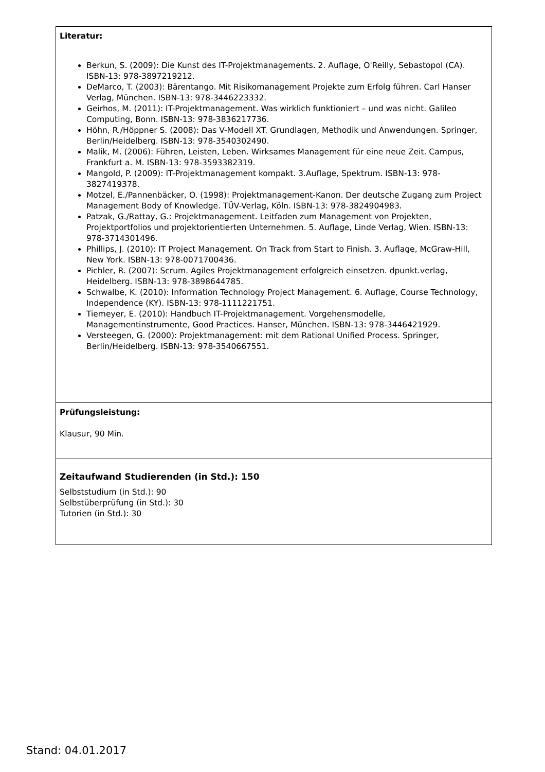| Literatur: Berkun, S. (2009): Die Kunst des IT-Projektmanagements. 2. Auflage, O'Reilly, Sebastopol (CA). ISBN-13: 978-3897219212. DeMarco, T. (2003): Bärentango. Mit Risikomanagement Projekte zum Erfolg führen. Carl Hanser Verlag, München. ISBN-13: 978-3446223332. Geirhos, M. (2011): IT-Projektmanagement. Was wirklich funktioniert – und was nicht. Galileo Computing, Bonn. ISBN-13: 978-3836217736. Höhn, R./Höppner S. (2008): Das V-Modell XT. Grundlagen, Methodik und Anwendungen. Springer, Berlin/Heidelberg. ISBN-13: 978-3540302490. Malik, M. (2006): Führen, Leisten, Leben. Wirksames Management für eine neue Zeit. Campus, Frankfurt a. M. ISBN-13: 978-3593382319. Mangold, P. (2009): IT-Projektmanagement kompakt. 3.Auflage, Spektrum. ISBN-13: 978-3827419378. Motzel, E./Pannenbäcker, O. (1998): Projektmanagement-Kanon. Der deutsche Zugang zum Project Management Body of Knowledge. TÜV-Verlag, Köln. ISBN-13: 978-3824904983. Patzak, G./Rattay, G.: Projektmanagement. Leitfaden zum Management von Projekten, Projektportfolios und projektorientierten Unternehmen. 5. Auflage, Linde Verlag, Wien. ISBN-13: 978-3714301496. Phillips, J. (2010): IT Project Management. On Track from Start to Finish. 3. Auflage, McGraw-Hill, New York. ISBN-13: 978-0071700436. Pichler, R. (2007): Scrum. Agiles Projektmanagement erfolgreich einsetzen. dpunkt.verlag, Heidelberg. ISBN-13: 978-3898644785. Schwalbe, K. (2010): Information Technology Project Management. 6. Auflage, Course Technology, Independence (KY). ISBN-13: 978-1111221751. Tiemeyer, E. (2010): Handbuch IT-Projektmanagement. Vorgehensmodelle, Managementinstrumente, Good Practices. Hanser, München. ISBN-13: 978-3446421929. Versteegen, G. (2000): Projektmanagement: mit dem Rational Unified Process. Springer, Berlin/Heidelberg. ISBN-13: 978-3540667551. |
| Prüfungsleistung: Klausur, 90 Min. |
| Zeitaufwand Studierenden (in Std.): 150 Selbststudium (in Std.): 90 Selbstüberprüfung (in Std.): 30 Tutorien (in Std.): 30 |
Stand: 04.01.2017